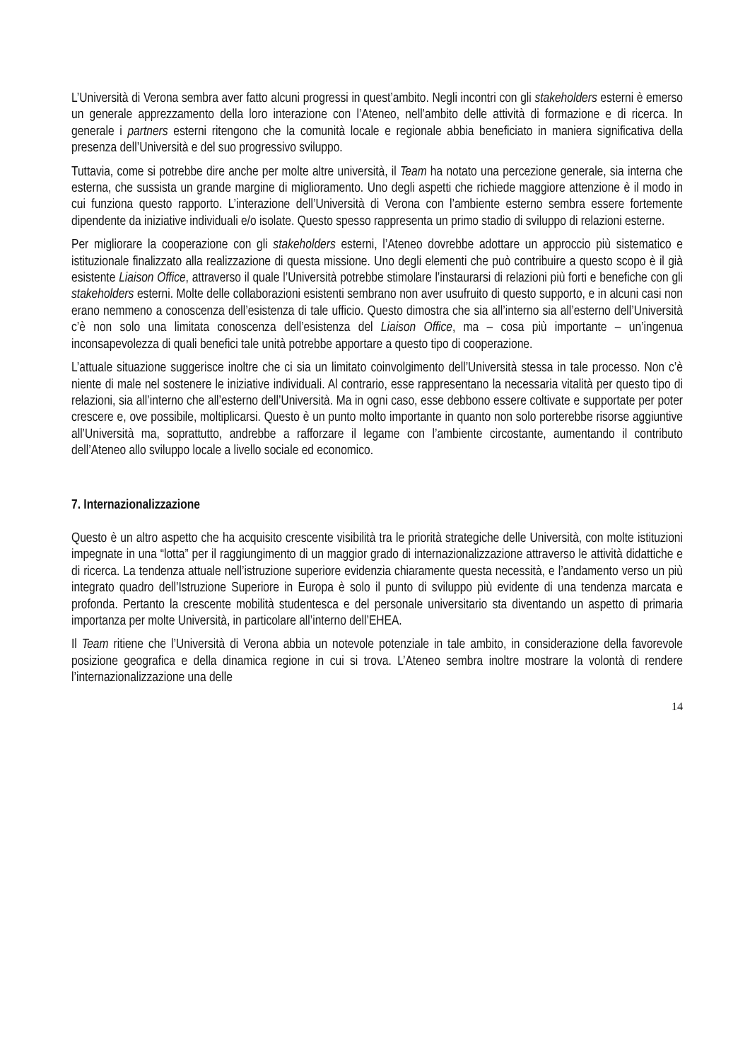L’Università di Verona sembra aver fatto alcuni progressi in quest’ambito. Negli incontri con gli stakeholders esterni è emerso un generale apprezzamento della loro interazione con l’Ateneo, nell’ambito delle attività di formazione e di ricerca. In generale i partners esterni ritengono che la comunità locale e regionale abbia beneficiato in maniera significativa della presenza dell’Università e del suo progressivo sviluppo.
Tuttavia, come si potrebbe dire anche per molte altre università, il Team ha notato una percezione generale, sia interna che esterna, che sussista un grande margine di miglioramento. Uno degli aspetti che richiede maggiore attenzione è il modo in cui funziona questo rapporto. L’interazione dell’Università di Verona con l’ambiente esterno sembra essere fortemente dipendente da iniziative individuali e/o isolate. Questo spesso rappresenta un primo stadio di sviluppo di relazioni esterne.
Per migliorare la cooperazione con gli stakeholders esterni, l’Ateneo dovrebbe adottare un approccio più sistematico e istituzionale finalizzato alla realizzazione di questa missione. Uno degli elementi che può contribuire a questo scopo è il già esistente Liaison Office, attraverso il quale l’Università potrebbe stimolare l’instaurarsi di relazioni più forti e benefiche con gli stakeholders esterni. Molte delle collaborazioni esistenti sembrano non aver usufruito di questo supporto, e in alcuni casi non erano nemmeno a conoscenza dell’esistenza di tale ufficio. Questo dimostra che sia all’interno sia all’esterno dell’Università c’è non solo una limitata conoscenza dell’esistenza del Liaison Office, ma – cosa più importante – un’ingenua inconsapevolezza di quali benefici tale unità potrebbe apportare a questo tipo di cooperazione.
L’attuale situazione suggerisce inoltre che ci sia un limitato coinvolgimento dell’Università stessa in tale processo. Non c’è niente di male nel sostenere le iniziative individuali. Al contrario, esse rappresentano la necessaria vitalità per questo tipo di relazioni, sia all’interno che all’esterno dell’Università. Ma in ogni caso, esse debbono essere coltivate e supportate per poter crescere e, ove possibile, moltiplicarsi. Questo è un punto molto importante in quanto non solo porterebbe risorse aggiuntive all’Università ma, soprattutto, andrebbe a rafforzare il legame con l’ambiente circostante, aumentando il contributo dell’Ateneo allo sviluppo locale a livello sociale ed economico.
7. Internazionalizzazione
Questo è un altro aspetto che ha acquisito crescente visibilità tra le priorità strategiche delle Università, con molte istituzioni impegnate in una “lotta” per il raggiungimento di un maggior grado di internazionalizzazione attraverso le attività didattiche e di ricerca. La tendenza attuale nell’istruzione superiore evidenzia chiaramente questa necessità, e l’andamento verso un più integrato quadro dell’Istruzione Superiore in Europa è solo il punto di sviluppo più evidente di una tendenza marcata e profonda. Pertanto la crescente mobilità studentesca e del personale universitario sta diventando un aspetto di primaria importanza per molte Università, in particolare all’interno dell’EHEA.
Il Team ritiene che l’Università di Verona abbia un notevole potenziale in tale ambito, in considerazione della favorevole posizione geografica e della dinamica regione in cui si trova. L’Ateneo sembra inoltre mostrare la volontà di rendere l’internazionalizzazione una delle
14